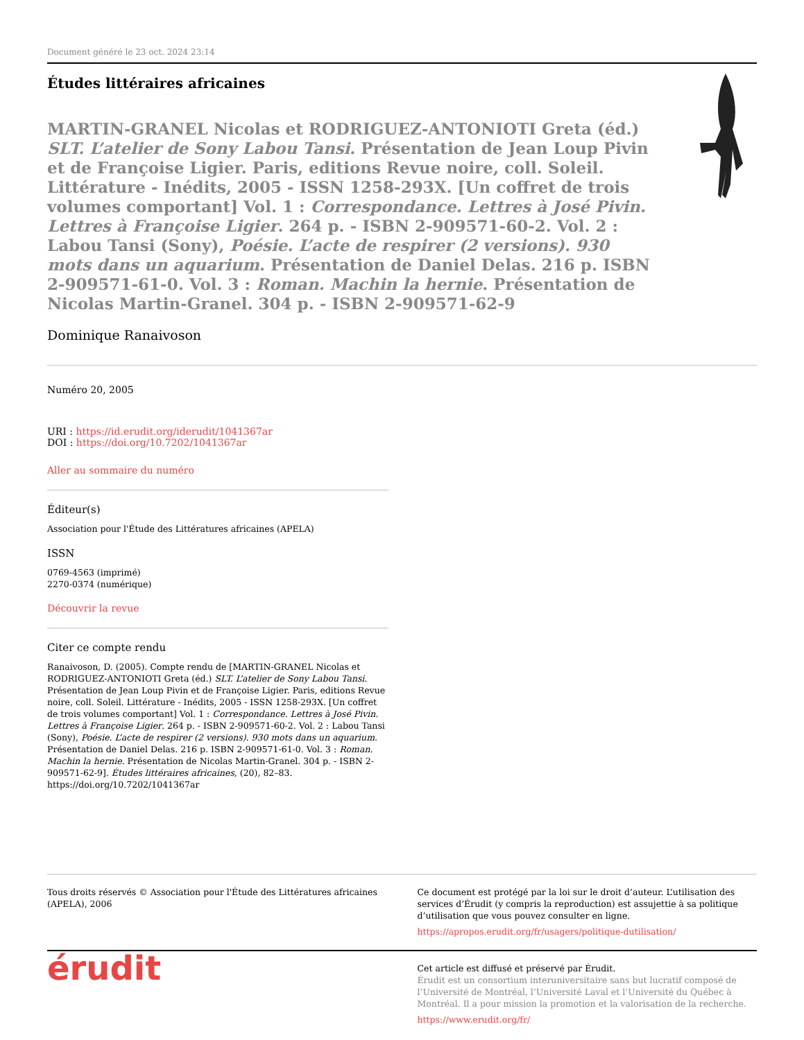Document généré le 23 oct. 2024 23:14
Études littéraires africaines
MARTIN-GRANEL Nicolas et RODRIGUEZ-ANTONIOTI Greta (éd.) SLT. L’atelier de Sony Labou Tansi. Présentation de Jean Loup Pivin et de Françoise Ligier. Paris, editions Revue noire, coll. Soleil. Littérature - Inédits, 2005 - ISSN 1258-293X. [Un coffret de trois volumes comportant] Vol. 1 : Correspondance. Lettres à José Pivin. Lettres à Françoise Ligier. 264 p. - ISBN 2-909571-60-2. Vol. 2 : Labou Tansi (Sony), Poésie. L’acte de respirer (2 versions). 930 mots dans un aquarium. Présentation de Daniel Delas. 216 p. ISBN 2-909571-61-0. Vol. 3 : Roman. Machin la hernie. Présentation de Nicolas Martin-Granel. 304 p. - ISBN 2-909571-62-9
Dominique Ranaivoson
Numéro 20, 2005
URI : https://id.erudit.org/iderudit/1041367ar
DOI : https://doi.org/10.7202/1041367ar
Aller au sommaire du numéro
Éditeur(s)
Association pour l'Étude des Littératures africaines (APELA)
ISSN
0769-4563 (imprimé)
2270-0374 (numérique)
Découvrir la revue
Citer ce compte rendu
Ranaivoson, D. (2005). Compte rendu de [MARTIN-GRANEL Nicolas et RODRIGUEZ-ANTONIOTI Greta (éd.) SLT. L’atelier de Sony Labou Tansi. Présentation de Jean Loup Pivin et de Françoise Ligier. Paris, editions Revue noire, coll. Soleil. Littérature - Inédits, 2005 - ISSN 1258-293X. [Un coffret de trois volumes comportant] Vol. 1 : Correspondance. Lettres à José Pivin. Lettres à Françoise Ligier. 264 p. - ISBN 2-909571-60-2. Vol. 2 : Labou Tansi (Sony), Poésie. L’acte de respirer (2 versions). 930 mots dans un aquarium. Présentation de Daniel Delas. 216 p. ISBN 2-909571-61-0. Vol. 3 : Roman. Machin la hernie. Présentation de Nicolas Martin-Granel. 304 p. - ISBN 2-909571-62-9]. Études littéraires africaines, (20), 82–83. https://doi.org/10.7202/1041367ar
Tous droits réservés © Association pour l'Étude des Littératures africaines (APELA), 2006
Ce document est protégé par la loi sur le droit d’auteur. L’utilisation des services d’Érudit (y compris la reproduction) est assujettie à sa politique d’utilisation que vous pouvez consulter en ligne.
https://apropos.erudit.org/fr/usagers/politique-dutilisation/
érudit
Cet article est diffusé et préservé par Érudit.
Érudit est un consortium interuniversitaire sans but lucratif composé de l’Université de Montréal, l’Université Laval et l’Université du Québec à Montréal. Il a pour mission la promotion et la valorisation de la recherche.
https://www.erudit.org/fr/